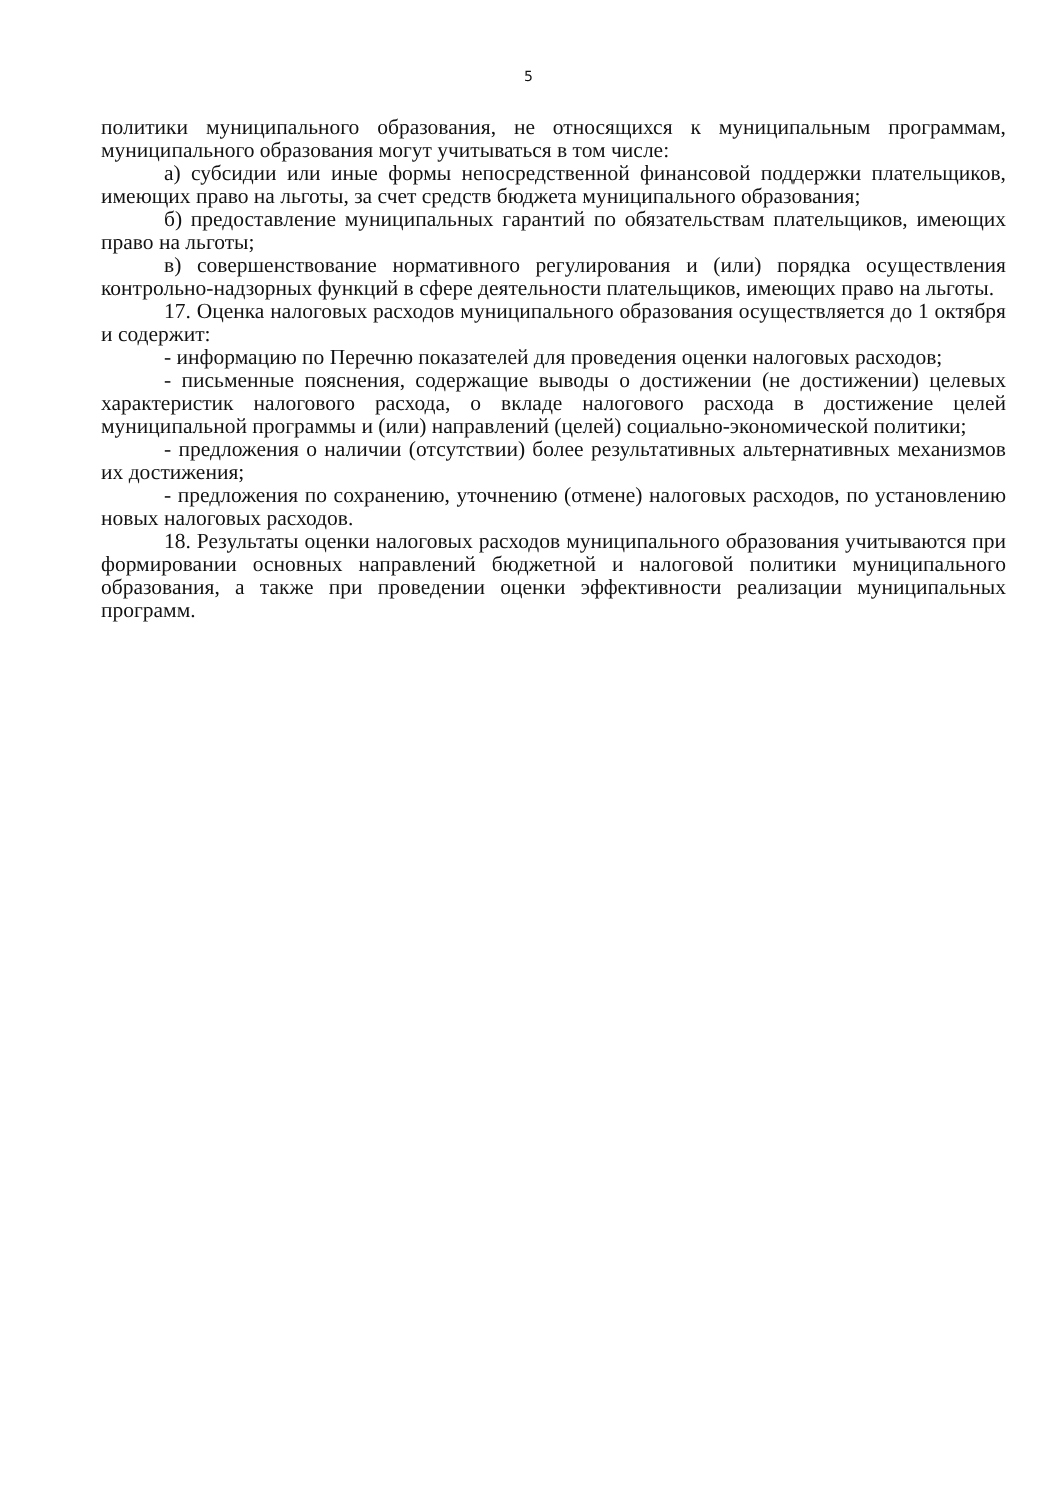5
политики муниципального образования, не относящихся к муниципальным программам, муниципального образования могут учитываться в том числе:
а) субсидии или иные формы непосредственной финансовой поддержки плательщиков, имеющих право на льготы, за счет средств бюджета муниципального образования;
б) предоставление муниципальных гарантий по обязательствам плательщиков, имеющих право на льготы;
в) совершенствование нормативного регулирования и (или) порядка осуществления контрольно-надзорных функций в сфере деятельности плательщиков, имеющих право на льготы.
17. Оценка налоговых расходов муниципального образования осуществляется до 1 октября и содержит:
- информацию по Перечню показателей для проведения оценки налоговых расходов;
- письменные пояснения, содержащие выводы о достижении (не достижении) целевых характеристик налогового расхода, о вкладе налогового расхода в достижение целей муниципальной программы и (или) направлений (целей) социально-экономической политики;
- предложения о наличии (отсутствии) более результативных альтернативных механизмов их достижения;
- предложения по сохранению, уточнению (отмене) налоговых расходов, по установлению новых налоговых расходов.
18. Результаты оценки налоговых расходов муниципального образования учитываются при формировании основных направлений бюджетной и налоговой политики муниципального образования, а также при проведении оценки эффективности реализации муниципальных программ.